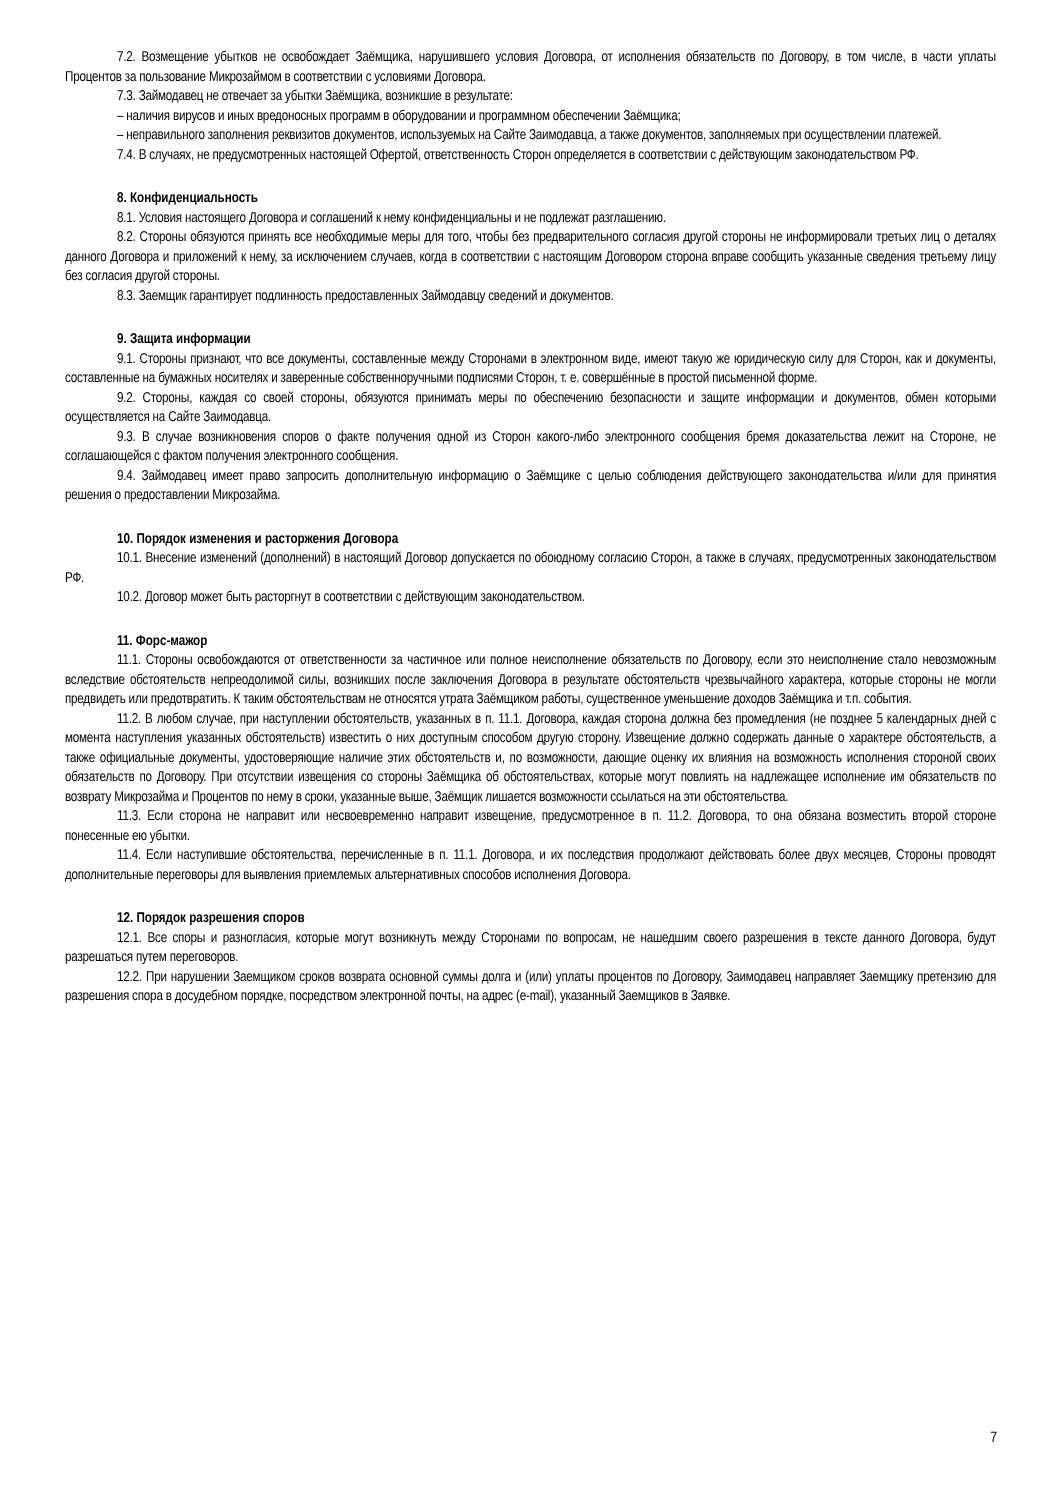7.2. Возмещение убытков не освобождает Заёмщика, нарушившего условия Договора, от исполнения обязательств по Договору, в том числе, в части уплаты Процентов за пользование Микрозаймом в соответствии с условиями Договора.
7.3. Займодавец не отвечает за убытки Заёмщика, возникшие в результате:
– наличия вирусов и иных вредоносных программ в оборудовании и программном обеспечении Заёмщика;
– неправильного заполнения реквизитов документов, используемых на Сайте Заимодавца, а также документов, заполняемых при осуществлении платежей.
7.4. В случаях, не предусмотренных настоящей Офертой, ответственность Сторон определяется в соответствии с действующим законодательством РФ.
8. Конфиденциальность
8.1. Условия настоящего Договора и соглашений к нему конфиденциальны и не подлежат разглашению.
8.2. Стороны обязуются принять все необходимые меры для того, чтобы без предварительного согласия другой стороны не информировали третьих лиц о деталях данного Договора и приложений к нему, за исключением случаев, когда в соответствии с настоящим Договором сторона вправе сообщить указанные сведения третьему лицу без согласия другой стороны.
8.3. Заемщик гарантирует подлинность предоставленных Займодавцу сведений и документов.
9. Защита информации
9.1. Стороны признают, что все документы, составленные между Сторонами в электронном виде, имеют такую же юридическую силу для Сторон, как и документы, составленные на бумажных носителях и заверенные собственноручными подписями Сторон, т. е. совершённые в простой письменной форме.
9.2. Стороны, каждая со своей стороны, обязуются принимать меры по обеспечению безопасности и защите информации и документов, обмен которыми осуществляется на Сайте Заимодавца.
9.3. В случае возникновения споров о факте получения одной из Сторон какого-либо электронного сообщения бремя доказательства лежит на Стороне, не соглашающейся с фактом получения электронного сообщения.
9.4. Займодавец имеет право запросить дополнительную информацию о Заёмщике с целью соблюдения действующего законодательства и/или для принятия решения о предоставлении Микрозайма.
10. Порядок изменения и расторжения Договора
10.1. Внесение изменений (дополнений) в настоящий Договор допускается по обоюдному согласию Сторон, а также в случаях, предусмотренных законодательством РФ.
10.2. Договор может быть расторгнут в соответствии с действующим законодательством.
11. Форс-мажор
11.1. Стороны освобождаются от ответственности за частичное или полное неисполнение обязательств по Договору, если это неисполнение стало невозможным вследствие обстоятельств непреодолимой силы, возникших после заключения Договора в результате обстоятельств чрезвычайного характера, которые стороны не могли предвидеть или предотвратить. К таким обстоятельствам не относятся утрата Заёмщиком работы, существенное уменьшение доходов Заёмщика и т.п. события.
11.2. В любом случае, при наступлении обстоятельств, указанных в п. 11.1. Договора, каждая сторона должна без промедления (не позднее 5 календарных дней с момента наступления указанных обстоятельств) известить о них доступным способом другую сторону. Извещение должно содержать данные о характере обстоятельств, а также официальные документы, удостоверяющие наличие этих обстоятельств и, по возможности, дающие оценку их влияния на возможность исполнения стороной своих обязательств по Договору. При отсутствии извещения со стороны Заёмщика об обстоятельствах, которые могут повлиять на надлежащее исполнение им обязательств по возврату Микрозайма и Процентов по нему в сроки, указанные выше, Заёмщик лишается возможности ссылаться на эти обстоятельства.
11.3. Если сторона не направит или несвоевременно направит извещение, предусмотренное в п. 11.2. Договора, то она обязана возместить второй стороне понесенные ею убытки.
11.4. Если наступившие обстоятельства, перечисленные в п. 11.1. Договора, и их последствия продолжают действовать более двух месяцев, Стороны проводят дополнительные переговоры для выявления приемлемых альтернативных способов исполнения Договора.
12. Порядок разрешения споров
12.1. Все споры и разногласия, которые могут возникнуть между Сторонами по вопросам, не нашедшим своего разрешения в тексте данного Договора, будут разрешаться путем переговоров.
12.2. При нарушении Заемщиком сроков возврата основной суммы долга и (или) уплаты процентов по Договору, Заимодавец направляет Заемщику претензию для разрешения спора в досудебном порядке, посредством электронной почты, на адрес (e-mail), указанный Заемщиков в Заявке.
7